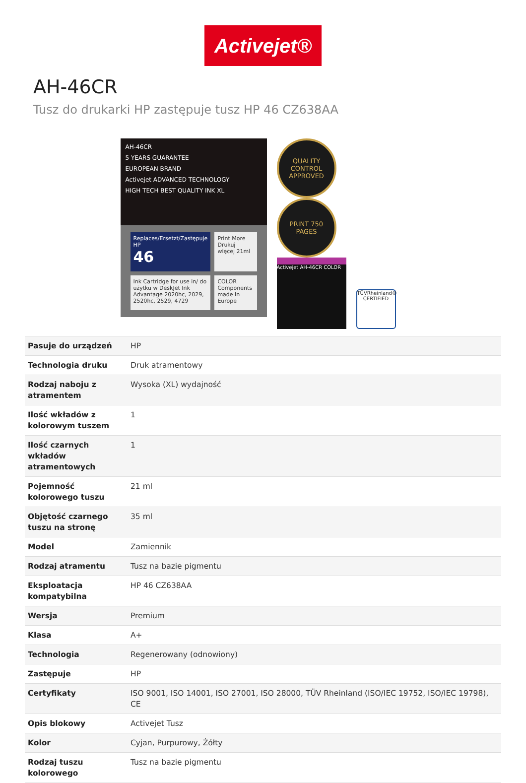Activejet®
AH-46CR
Tusz do drukarki HP zastępuje tusz HP 46 CZ638AA
AH-46CR
5 YEARS GUARANTEE
EUROPEAN BRAND
Activejet ADVANCED TECHNOLOGY
HIGH TECH BEST QUALITY INK XL
Replaces/Ersetzt/Zastępuje HP
46
Print More Drukuj więcej 21ml
Ink Cartridge for use in/ do użytku w DeskJet Ink Advantage 2020hc, 2029, 2520hc, 2529, 4729
COLOR
Components made in Europe
QUALITY CONTROL APPROVED PRINT 750 PAGES
Activejet AH-46CR COLOR TÜVRheinland® CERTIFIED
| Pasuje do urządzeń | HP |
| Technologia druku | Druk atramentowy |
| Rodzaj naboju z atramentem | Wysoka (XL) wydajność |
| Ilość wkładów z kolorowym tuszem | 1 |
| Ilość czarnych wkładów atramentowych | 1 |
| Pojemność kolorowego tuszu | 21 ml |
| Objętość czarnego tuszu na stronę | 35 ml |
| Model | Zamiennik |
| Rodzaj atramentu | Tusz na bazie pigmentu |
| Eksploatacja kompatybilna | HP 46 CZ638AA |
| Wersja | Premium |
| Klasa | A+ |
| Technologia | Regenerowany (odnowiony) |
| Zastępuje | HP |
| Certyfikaty | ISO 9001, ISO 14001, ISO 27001, ISO 28000, TÜV Rheinland (ISO/IEC 19752, ISO/IEC 19798), CE |
| Opis blokowy | Activejet Tusz |
| Kolor | Cyjan, Purpurowy, Żółty |
| Rodzaj tuszu kolorowego | Tusz na bazie pigmentu |